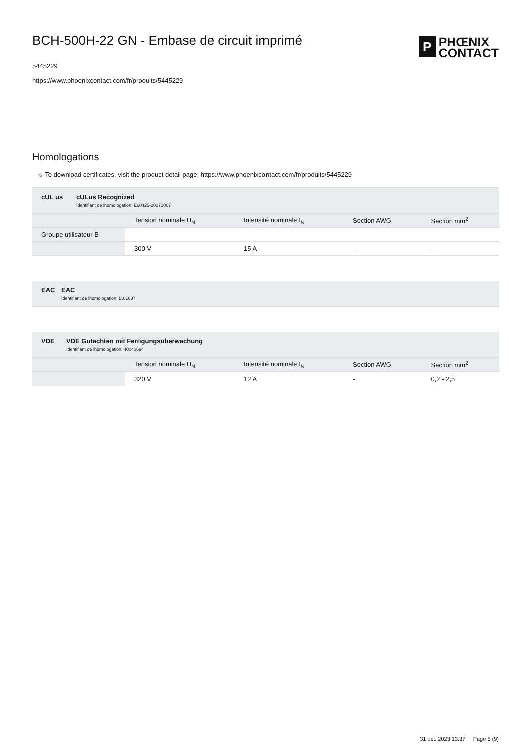BCH-500H-22 GN - Embase de circuit imprimé
5445229
https://www.phoenixcontact.com/fr/produits/5445229
P
PHŒNIX
CONTACT
Homologations
☼ To download certificates, visit the product detail page: https://www.phoenixcontact.com/fr/produits/5445229
cUL us cULus Recognized
Identifiant de lhomologation: E60425-20071007
| | Tension nominale U<sub>N</sub> | Intensité nominale I<sub>N</sub> | Section AWG | Section mm<sup>2</sup> |
| Groupe utilisateur B | | | | |
| | 300 V | 15 A | - | - |
EAC
EAC
Identifiant de lhomologation: B.01687
VDE VDE Gutachten mit Fertigungsüberwachung
Identifiant de lhomologation: 40040694
| | Tension nominale U<sub>N</sub> | Intensité nominale I<sub>N</sub> | Section AWG | Section mm<sup>2</sup> |
| | 320 V | 12 A | - | 0,2 - 2,5 |
31 oct. 2023 13:37 Page 5 (9)